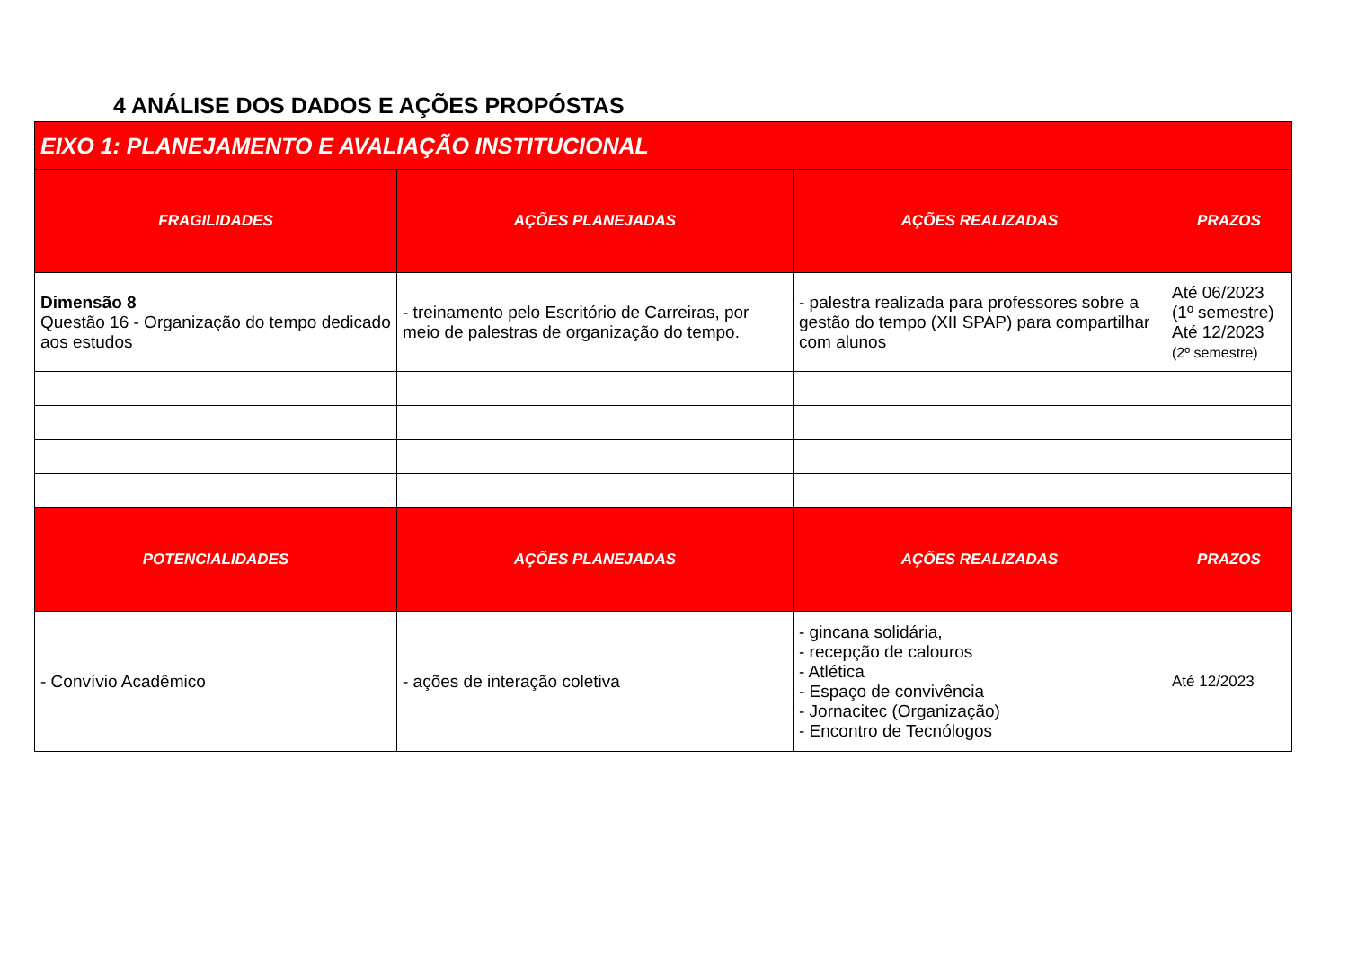4 ANÁLISE DOS DADOS E AÇÕES PROPÓSTAS
| EIXO 1: PLANEJAMENTO E AVALIAÇÃO INSTITUCIONAL | | | |
| --- | --- | --- | --- |
| FRAGILIDADES | AÇÕES PLANEJADAS | AÇÕES REALIZADAS | PRAZOS |
| Dimensão 8 Questão 16 - Organização do tempo dedicado aos estudos | - treinamento pelo Escritório de Carreiras, por meio de palestras de organização do tempo. | - palestra realizada para professores sobre a gestão do tempo (XII SPAP) para compartilhar com alunos | Até 06/2023 (1º semestre) Até 12/2023 (2º semestre) |
| POTENCIALIDADES | AÇÕES PLANEJADAS | AÇÕES REALIZADAS | PRAZOS |
| - Convívio Acadêmico | - ações de interação coletiva | - gincana solidária, - recepção de calouros - Atlética - Espaço de convivência - Jornacitec (Organização) - Encontro de Tecnólogos | Até 12/2023 |